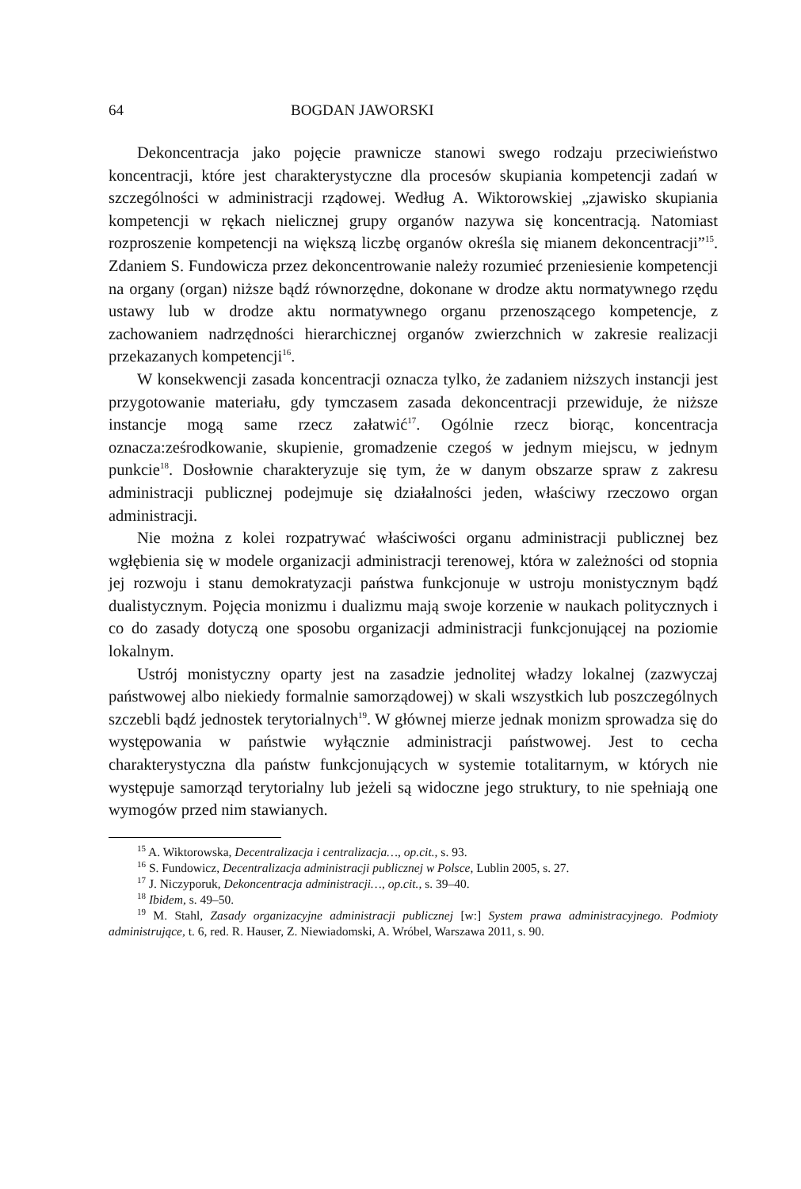64 BOGDAN JAWORSKI
Dekoncentracja jako pojęcie prawnicze stanowi swego rodzaju przeciwieństwo koncentracji, które jest charakterystyczne dla procesów skupiania kompetencji zadań w szczególności w administracji rządowej. Według A. Wiktorowskiej „zjawisko skupiania kompetencji w rękach nielicznej grupy organów nazywa się koncentracją. Natomiast rozproszenie kompetencji na większą liczbę organów określa się mianem dekoncentracji”<sup>15</sup>. Zdaniem S. Fundowicza przez dekoncentrowanie należy rozumieć przeniesienie kompetencji na organy (organ) niższe bądź równorzędne, dokonane w drodze aktu normatywnego rzędu ustawy lub w drodze aktu normatywnego organu przenoszącego kompetencje, z zachowaniem nadrzędności hierarchicznej organów zwierzchnich w zakresie realizacji przekazanych kompetencji<sup>16</sup>.
W konsekwencji zasada koncentracji oznacza tylko, że zadaniem niższych instancji jest przygotowanie materiału, gdy tymczasem zasada dekoncentracji przewiduje, że niższe instancje mogą same rzecz załatwić<sup>17</sup>. Ogólnie rzecz biorąc, koncentracja oznacza:ześrodkowanie, skupienie, gromadzenie czegoś w jednym miejscu, w jednym punkcie<sup>18</sup>. Dosłownie charakteryzuje się tym, że w danym obszarze spraw z zakresu administracji publicznej podejmuje się działalności jeden, właściwy rzeczowo organ administracji.
Nie można z kolei rozpatrywać właściwości organu administracji publicznej bez wgłębienia się w modele organizacji administracji terenowej, która w zależności od stopnia jej rozwoju i stanu demokratyzacji państwa funkcjonuje w ustroju monistycznym bądź dualistycznym. Pojęcia monizmu i dualizmu mają swoje korzenie w naukach politycznych i co do zasady dotyczą one sposobu organizacji administracji funkcjonującej na poziomie lokalnym.
Ustrój monistyczny oparty jest na zasadzie jednolitej władzy lokalnej (zazwyczaj państwowej albo niekiedy formalnie samorządowej) w skali wszystkich lub poszczególnych szczebli bądź jednostek terytorialnych<sup>19</sup>. W głównej mierze jednak monizm sprowadza się do występowania w państwie wyłącznie administracji państwowej. Jest to cecha charakterystyczna dla państw funkcjonujących w systemie totalitarnym, w których nie występuje samorząd terytorialny lub jeżeli są widoczne jego struktury, to nie spełniają one wymogów przed nim stawianych.
<sup>15</sup> A. Wiktorowska, Decentralizacja i centralizacja…, op.cit., s. 93.
<sup>16</sup> S. Fundowicz, Decentralizacja administracji publicznej w Polsce, Lublin 2005, s. 27.
<sup>17</sup> J. Niczyporuk, Dekoncentracja administracji…, op.cit., s. 39–40.
<sup>18</sup> Ibidem, s. 49–50.
<sup>19</sup> M. Stahl, Zasady organizacyjne administracji publicznej [w:] System prawa administracyjnego. Podmioty administrujące, t. 6, red. R. Hauser, Z. Niewiadomski, A. Wróbel, Warszawa 2011, s. 90.